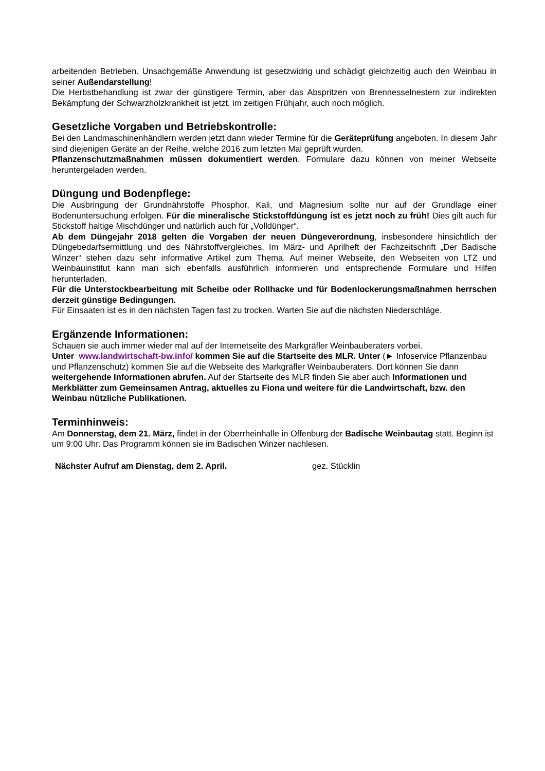arbeitenden Betrieben. Unsachgemäße Anwendung ist gesetzwidrig und schädigt gleichzeitig auch den Weinbau in seiner Außendarstellung!
Die Herbstbehandlung ist zwar der günstigere Termin, aber das Abspritzen von Brennesselnestern zur indirekten Bekämpfung der Schwarzholzkrankheit ist jetzt, im zeitigen Frühjahr, auch noch möglich.
Gesetzliche Vorgaben und Betriebskontrolle:
Bei den Landmaschinenhändlern werden jetzt dann wieder Termine für die Geräteprüfung angeboten. In diesem Jahr sind diejenigen Geräte an der Reihe, welche 2016 zum letzten Mal geprüft wurden.
Pflanzenschutzmaßnahmen müssen dokumentiert werden. Formulare dazu können von meiner Webseite heruntergeladen werden.
Düngung und Bodenpflege:
Die Ausbringung der Grundnährstoffe Phosphor, Kali, und Magnesium sollte nur auf der Grundlage einer Bodenuntersuchung erfolgen. Für die mineralische Stickstoffdüngung ist es jetzt noch zu früh! Dies gilt auch für Stickstoff haltige Mischdünger und natürlich auch für „Volldünger“.
Ab dem Düngejahr 2018 gelten die Vorgaben der neuen Düngeverordnung, insbesondere hinsichtlich der Düngebedarfsermittlung und des Nährstoffvergleiches. Im März- und Aprilheft der Fachzeitschrift „Der Badische Winzer“ stehen dazu sehr informative Artikel zum Thema. Auf meiner Webseite, den Webseiten von LTZ und Weinbauinstitut kann man sich ebenfalls ausführlich informieren und entsprechende Formulare und Hilfen herunterladen.
Für die Unterstockbearbeitung mit Scheibe oder Rollhacke und für Bodenlockerungsmaßnahmen herrschen derzeit günstige Bedingungen.
Für Einsaaten ist es in den nächsten Tagen fast zu trocken. Warten Sie auf die nächsten Niederschläge.
Ergänzende Informationen:
Schauen sie auch immer wieder mal auf der Internetseite des Markgräfler Weinbauberaters vorbei.
Unter www.landwirtschaft-bw.info/ kommen Sie auf die Startseite des MLR. Unter (► Infoservice Pflanzenbau und Pflanzenschutz) kommen Sie auf die Webseite des Markgräfler Weinbauberaters. Dort können Sie dann weitergehende Informationen abrufen. Auf der Startseite des MLR finden Sie aber auch Informationen und Merkblätter zum Gemeinsamen Antrag, aktuelles zu Fiona und weitere für die Landwirtschaft, bzw. den Weinbau nützliche Publikationen.
Terminhinweis:
Am Donnerstag, dem 21. März, findet in der Oberrheinhalle in Offenburg der Badische Weinbautag statt. Beginn ist um 9:00 Uhr. Das Programm können sie im Badischen Winzer nachlesen.
Nächster Aufruf am Dienstag, dem 2. April. gez. Stücklin